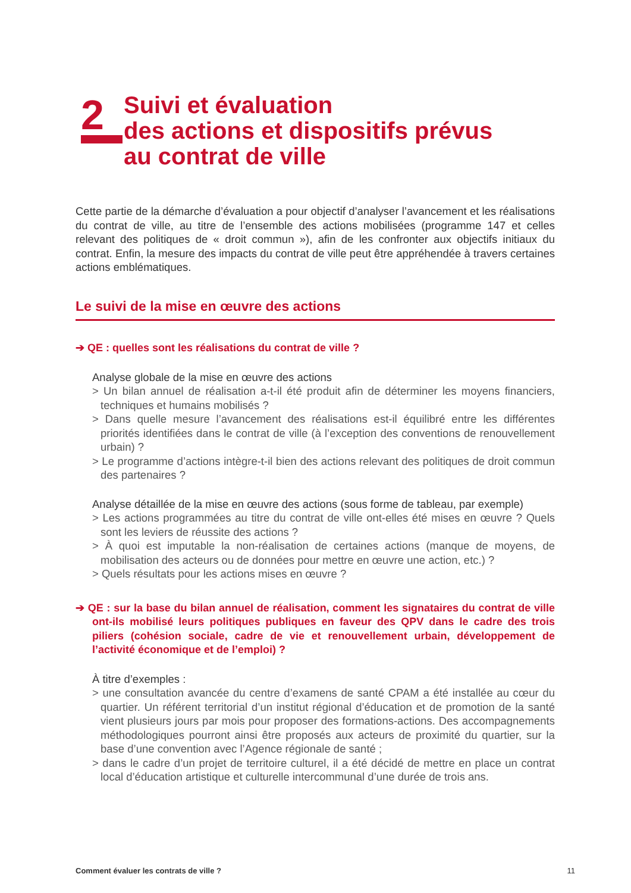2
Suivi et évaluation
des actions et dispositifs prévus
au contrat de ville
Cette partie de la démarche d’évaluation a pour objectif d’analyser l’avancement et les réalisations du contrat de ville, au titre de l’ensemble des actions mobilisées (programme 147 et celles relevant des politiques de « droit commun »), afin de les confronter aux objectifs initiaux du contrat. Enfin, la mesure des impacts du contrat de ville peut être appréhendée à travers certaines actions emblématiques.
Le suivi de la mise en œuvre des actions
➔ QE : quelles sont les réalisations du contrat de ville ?
Analyse globale de la mise en œuvre des actions
> Un bilan annuel de réalisation a-t-il été produit afin de déterminer les moyens financiers, techniques et humains mobilisés ?
> Dans quelle mesure l’avancement des réalisations est-il équilibré entre les différentes priorités identifiées dans le contrat de ville (à l’exception des conventions de renouvellement urbain) ?
> Le programme d’actions intègre-t-il bien des actions relevant des politiques de droit commun des partenaires ?
Analyse détaillée de la mise en œuvre des actions (sous forme de tableau, par exemple)
> Les actions programmées au titre du contrat de ville ont-elles été mises en œuvre ? Quels sont les leviers de réussite des actions ?
> À quoi est imputable la non-réalisation de certaines actions (manque de moyens, de mobilisation des acteurs ou de données pour mettre en œuvre une action, etc.) ?
> Quels résultats pour les actions mises en œuvre ?
➔ QE : sur la base du bilan annuel de réalisation, comment les signataires du contrat de ville ont-ils mobilisé leurs politiques publiques en faveur des QPV dans le cadre des trois piliers (cohésion sociale, cadre de vie et renouvellement urbain, développement de l’activité économique et de l’emploi) ?
À titre d’exemples :
> une consultation avancée du centre d’examens de santé CPAM a été installée au cœur du quartier. Un référent territorial d’un institut régional d’éducation et de promotion de la santé vient plusieurs jours par mois pour proposer des formations-actions. Des accompagnements méthodologiques pourront ainsi être proposés aux acteurs de proximité du quartier, sur la base d’une convention avec l’Agence régionale de santé ;
> dans le cadre d’un projet de territoire culturel, il a été décidé de mettre en place un contrat local d’éducation artistique et culturelle intercommunal d’une durée de trois ans.
Comment évaluer les contrats de ville ? 11